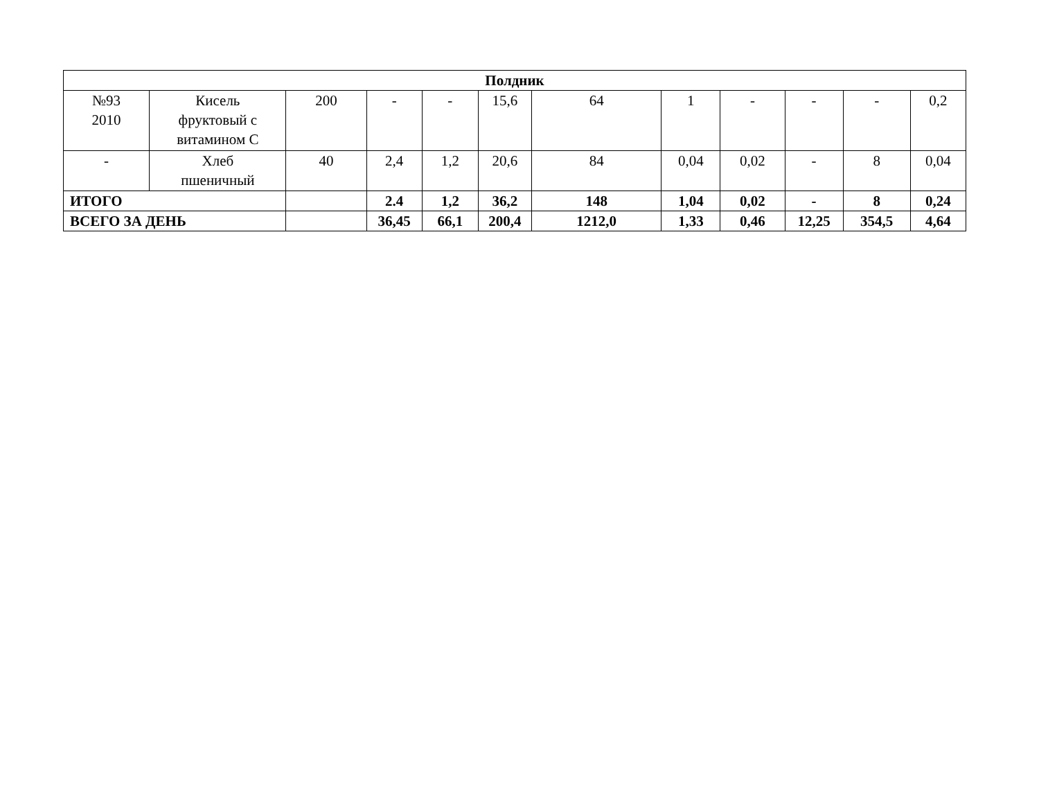| Полдник | | | | | | | | | | | |
| --- | --- | --- | --- | --- | --- | --- | --- | --- | --- | --- | --- |
| №93 2010 | Кисель фруктовый с витамином С | 200 | - | - | 15,6 | 64 | 1 | - | - | - | 0,2 |
| - | Хлеб пшеничный | 40 | 2,4 | 1,2 | 20,6 | 84 | 0,04 | 0,02 | - | 8 | 0,04 |
| ИТОГО | | | 2.4 | 1,2 | 36,2 | 148 | 1,04 | 0,02 | - | 8 | 0,24 |
| ВСЕГО ЗА ДЕНЬ | | | 36,45 | 66,1 | 200,4 | 1212,0 | 1,33 | 0,46 | 12,25 | 354,5 | 4,64 |